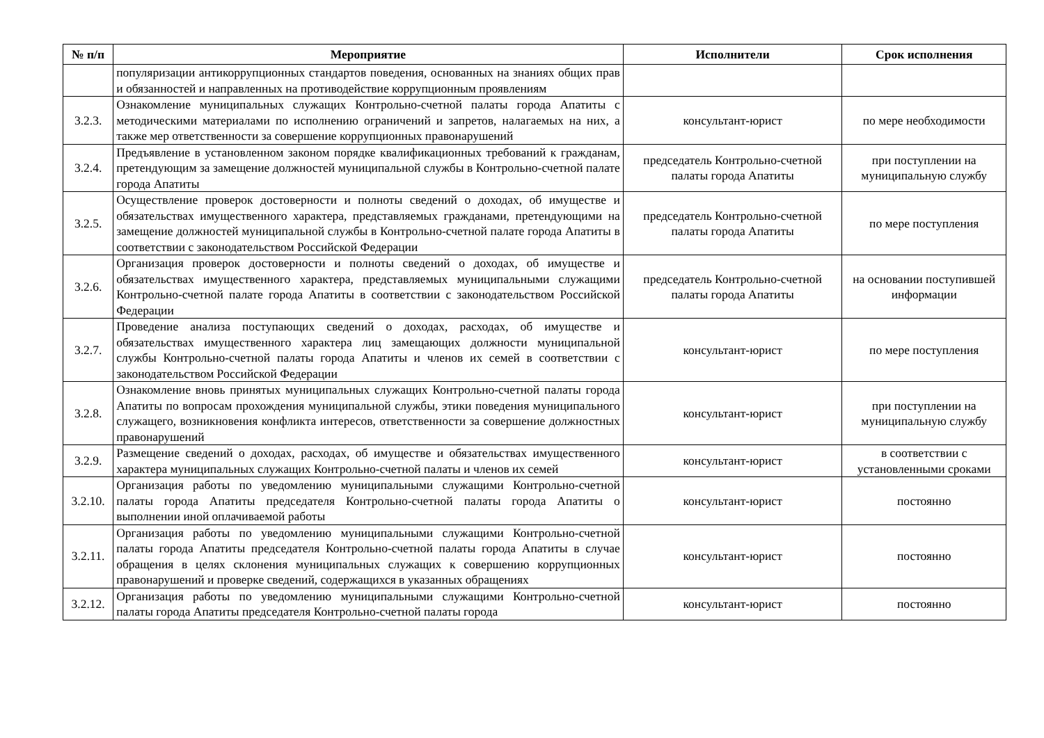| № п/п | Мероприятие | Исполнители | Срок исполнения |
| --- | --- | --- | --- |
| | популяризации антикоррупционных стандартов поведения, основанных на знаниях общих прав и обязанностей и направленных на противодействие коррупционным проявлениям | | |
| 3.2.3. | Ознакомление муниципальных служащих Контрольно-счетной палаты города Апатиты с методическими материалами по исполнению ограничений и запретов, налагаемых на них, а также мер ответственности за совершение коррупционных правонарушений | консультант-юрист | по мере необходимости |
| 3.2.4. | Предъявление в установленном законом порядке квалификационных требований к гражданам, претендующим за замещение должностей муниципальной службы в Контрольно-счетной палате города Апатиты | председатель Контрольно-счетной палаты города Апатиты | при поступлении на муниципальную службу |
| 3.2.5. | Осуществление проверок достоверности и полноты сведений о доходах, об имуществе и обязательствах имущественного характера, представляемых гражданами, претендующими на замещение должностей муниципальной службы в Контрольно-счетной палате города Апатиты в соответствии с законодательством Российской Федерации | председатель Контрольно-счетной палаты города Апатиты | по мере поступления |
| 3.2.6. | Организация проверок достоверности и полноты сведений о доходах, об имуществе и обязательствах имущественного характера, представляемых муниципальными служащими Контрольно-счетной палате города Апатиты в соответствии с законодательством Российской Федерации | председатель Контрольно-счетной палаты города Апатиты | на основании поступившей информации |
| 3.2.7. | Проведение анализа поступающих сведений о доходах, расходах, об имуществе и обязательствах имущественного характера лиц замещающих должности муниципальной службы Контрольно-счетной палаты города Апатиты и членов их семей в соответствии с законодательством Российской Федерации | консультант-юрист | по мере поступления |
| 3.2.8. | Ознакомление вновь принятых муниципальных служащих Контрольно-счетной палаты города Апатиты по вопросам прохождения муниципальной службы, этики поведения муниципального служащего, возникновения конфликта интересов, ответственности за совершение должностных правонарушений | консультант-юрист | при поступлении на муниципальную службу |
| 3.2.9. | Размещение сведений о доходах, расходах, об имуществе и обязательствах имущественного характера муниципальных служащих Контрольно-счетной палаты и членов их семей | консультант-юрист | в соответствии с установленными сроками |
| 3.2.10. | Организация работы по уведомлению муниципальными служащими Контрольно-счетной палаты города Апатиты председателя Контрольно-счетной палаты города Апатиты о выполнении иной оплачиваемой работы | консультант-юрист | постоянно |
| 3.2.11. | Организация работы по уведомлению муниципальными служащими Контрольно-счетной палаты города Апатиты председателя Контрольно-счетной палаты города Апатиты в случае обращения в целях склонения муниципальных служащих к совершению коррупционных правонарушений и проверке сведений, содержащихся в указанных обращениях | консультант-юрист | постоянно |
| 3.2.12. | Организация работы по уведомлению муниципальными служащими Контрольно-счетной палаты города Апатиты председателя Контрольно-счетной палаты города | консультант-юрист | постоянно |